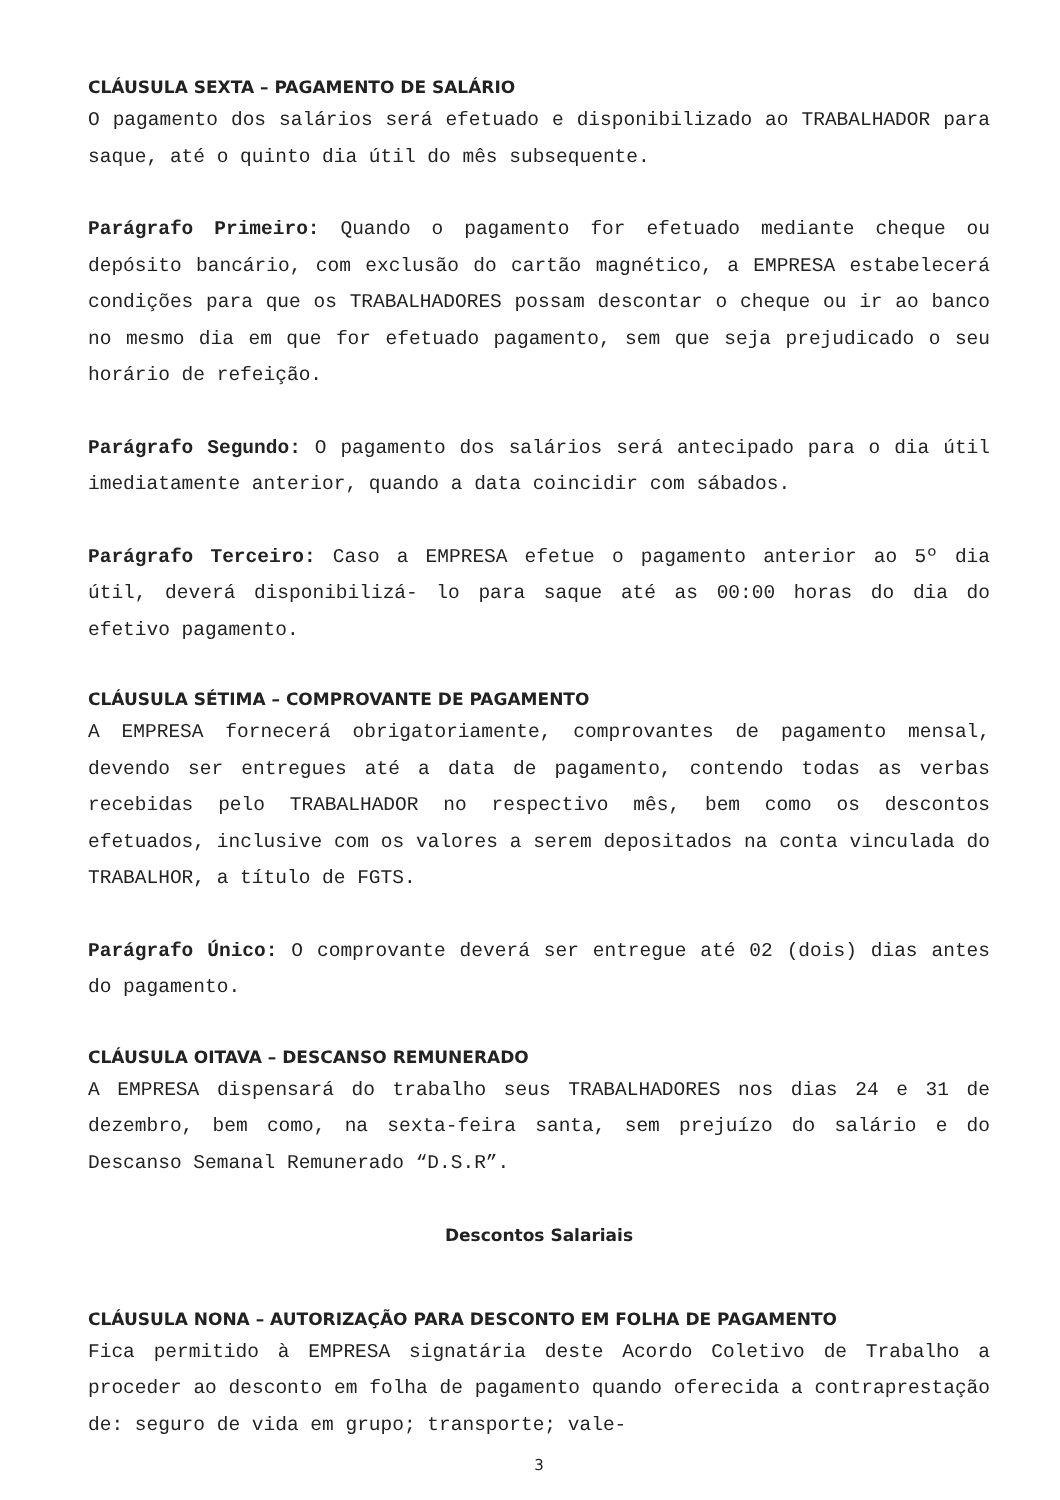CLÁUSULA SEXTA – PAGAMENTO DE SALÁRIO
O pagamento dos salários será efetuado e disponibilizado ao TRABALHADOR para saque, até o quinto dia útil do mês subsequente.
Parágrafo Primeiro: Quando o pagamento for efetuado mediante cheque ou depósito bancário, com exclusão do cartão magnético, a EMPRESA estabelecerá condições para que os TRABALHADORES possam descontar o cheque ou ir ao banco no mesmo dia em que for efetuado pagamento, sem que seja prejudicado o seu horário de refeição.
Parágrafo Segundo: O pagamento dos salários será antecipado para o dia útil imediatamente anterior, quando a data coincidir com sábados.
Parágrafo Terceiro: Caso a EMPRESA efetue o pagamento anterior ao 5º dia útil, deverá disponibilizá- lo para saque até as 00:00 horas do dia do efetivo pagamento.
CLÁUSULA SÉTIMA – COMPROVANTE DE PAGAMENTO
A EMPRESA fornecerá obrigatoriamente, comprovantes de pagamento mensal, devendo ser entregues até a data de pagamento, contendo todas as verbas recebidas pelo TRABALHADOR no respectivo mês, bem como os descontos efetuados, inclusive com os valores a serem depositados na conta vinculada do TRABALHOR, a título de FGTS.
Parágrafo Único: O comprovante deverá ser entregue até 02 (dois) dias antes do pagamento.
CLÁUSULA OITAVA – DESCANSO REMUNERADO
A EMPRESA dispensará do trabalho seus TRABALHADORES nos dias 24 e 31 de dezembro, bem como, na sexta-feira santa, sem prejuízo do salário e do Descanso Semanal Remunerado “D.S.R”.
Descontos Salariais
CLÁUSULA NONA – AUTORIZAÇÃO PARA DESCONTO EM FOLHA DE PAGAMENTO
Fica permitido à EMPRESA signatária deste Acordo Coletivo de Trabalho a proceder ao desconto em folha de pagamento quando oferecida a contraprestação de: seguro de vida em grupo; transporte; vale-
3